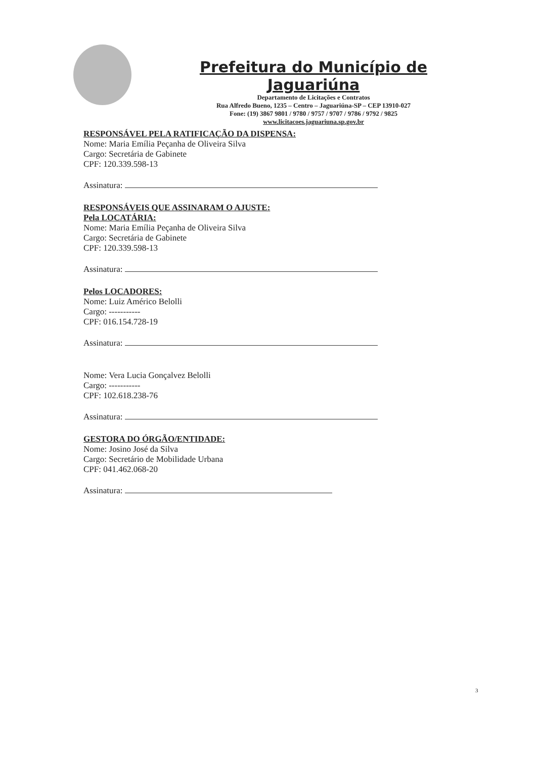Prefeitura do Município de Jaguariúna
Departamento de Licitações e Contratos
Rua Alfredo Bueno, 1235 – Centro – Jaguariúna-SP – CEP 13910-027
Fone: (19) 3867 9801 / 9780 / 9757 / 9707 / 9786 / 9792 / 9825
www.licitacoes.jaguariuna.sp.gov.br
RESPONSÁVEL PELA RATIFICAÇÃO DA DISPENSA:
Nome: Maria Emília Peçanha de Oliveira Silva
Cargo: Secretária de Gabinete
CPF: 120.339.598-13
Assinatura:
RESPONSÁVEIS QUE ASSINARAM O AJUSTE:
Pela LOCATÁRIA:
Nome: Maria Emília Peçanha de Oliveira Silva
Cargo: Secretária de Gabinete
CPF: 120.339.598-13
Assinatura:
Pelos LOCADORES:
Nome: Luiz Américo Belolli
Cargo: -----------
CPF: 016.154.728-19
Assinatura:
Nome: Vera Lucia Gonçalvez Belolli
Cargo: -----------
CPF: 102.618.238-76
Assinatura:
GESTORA DO ÓRGÃO/ENTIDADE:
Nome: Josino José da Silva
Cargo: Secretário de Mobilidade Urbana
CPF: 041.462.068-20
Assinatura:
3